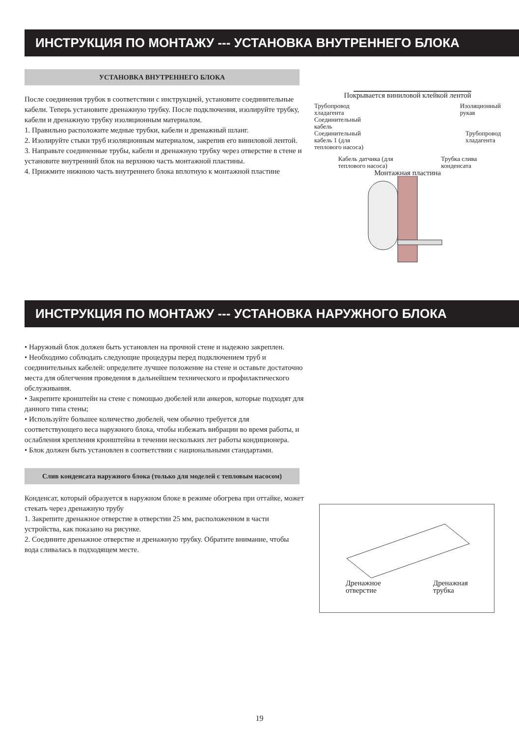ИНСТРУКЦИЯ ПО МОНТАЖУ --- УСТАНОВКА ВНУТРЕННЕГО БЛОКА
УСТАНОВКА ВНУТРЕННЕГО БЛОКА
После соединения трубок в соответствии с инструкцией, установите соединительные кабели. Теперь установите дренажную трубку. После подключения, изолируйте трубку, кабели и дренажную трубку изоляционным материалом.
1. Правильно расположите медные трубки, кабели и дренажный шланг.
2. Изолируйте стыки труб изоляционным материалом, закрепив его виниловой лентой.
3. Направьте соединенные трубы, кабели и дренажную трубку через отверстие в стене и установите внутренний блок на верхнюю часть монтажной пластины.
4. Прижмите нижнюю часть внутреннего блока вплотную к монтажной пластине
Покрывается виниловой клейкой лентой
Трубопровод
хладагента Изоляционный
рукав
Соединительный
кабель
Соединительный
кабель 1 (для
теплового насоса) Трубопровод
хладагента
Кабель датчика (для
теплового насоса) Трубка слива
конденсата
Монтажная пластина
ИНСТРУКЦИЯ ПО МОНТАЖУ --- УСТАНОВКА НАРУЖНОГО БЛОКА
• Наружный блок должен быть установлен на прочной стене и надежно закреплен.
• Необходимо соблюдать следующие процедуры перед подключением труб и соединительных кабелей: определите лучшее положение на стене и оставьте достаточно места для облегчения проведения в дальнейшем технического и профилактического обслуживания.
• Закрепите кронштейн на стене с помощью дюбелей или анкеров, которые подходят для данного типа стены;
• Используйте большее количество дюбелей, чем обычно требуется для соответствующего веса наружного блока, чтобы избежать вибрации во время работы, и ослабления крепления кронштейна в течении нескольких лет работы кондиционера.
• Блок должен быть установлен в соответствии с национальными стандартами.
Слив конденсата наружного блока (только для моделей с тепловым насосом)
Конденсат, который образуется в наружном блоке в режиме обогрева при оттайке, может стекать через дренажную трубу
1. Закрепите дренажное отверстие в отверстии 25 мм, расположенном в части устройства, как показано на рисунке.
2. Соедините дренажное отверстие и дренажную трубку. Обратите внимание, чтобы вода сливалась в подходящем месте.
Дренажное
отверстие Дренажная
трубка
19